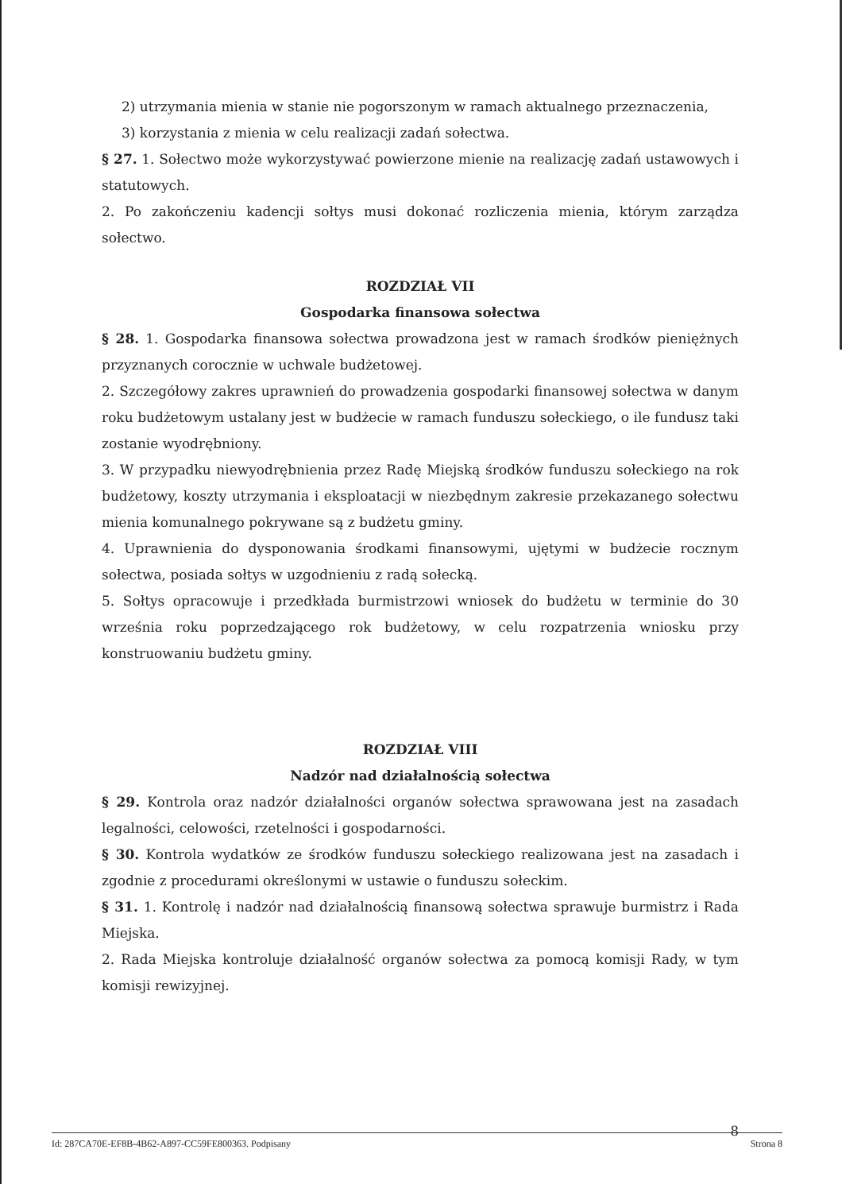2) utrzymania mienia w stanie nie pogorszonym w ramach aktualnego przeznaczenia,
3) korzystania z mienia w celu realizacji zadań sołectwa.
§ 27. 1. Sołectwo może wykorzystywać powierzone mienie na realizację zadań ustawowych i statutowych.
2. Po zakończeniu kadencji sołtys musi dokonać rozliczenia mienia, którym zarządza sołectwo.
ROZDZIAŁ VII
Gospodarka finansowa sołectwa
§ 28. 1. Gospodarka finansowa sołectwa prowadzona jest w ramach środków pieniężnych przyznanych corocznie w uchwale budżetowej.
2. Szczegółowy zakres uprawnień do prowadzenia gospodarki finansowej sołectwa w danym roku budżetowym ustalany jest w budżecie w ramach funduszu sołeckiego, o ile fundusz taki zostanie wyodrębniony.
3. W przypadku niewyodrębnienia przez Radę Miejską środków funduszu sołeckiego na rok budżetowy, koszty utrzymania i eksploatacji w niezbędnym zakresie przekazanego sołectwu mienia komunalnego pokrywane są z budżetu gminy.
4. Uprawnienia do dysponowania środkami finansowymi, ujętymi w budżecie rocznym sołectwa, posiada sołtys w uzgodnieniu z radą sołecką.
5. Sołtys opracowuje i przedkłada burmistrzowi wniosek do budżetu w terminie do 30 września roku poprzedzającego rok budżetowy, w celu rozpatrzenia wniosku przy konstruowaniu budżetu gminy.
ROZDZIAŁ VIII
Nadzór nad działalnością sołectwa
§ 29. Kontrola oraz nadzór działalności organów sołectwa sprawowana jest na zasadach legalności, celowości, rzetelności i gospodarności.
§ 30. Kontrola wydatków ze środków funduszu sołeckiego realizowana jest na zasadach i zgodnie z procedurami określonymi w ustawie o funduszu sołeckim.
§ 31. 1. Kontrolę i nadzór nad działalnością finansową sołectwa sprawuje burmistrz i Rada Miejska.
2. Rada Miejska kontroluje działalność organów sołectwa za pomocą komisji Rady, w tym komisji rewizyjnej.
8
Id: 287CA70E-EF8B-4B62-A897-CC59FE800363. Podpisany Strona 8